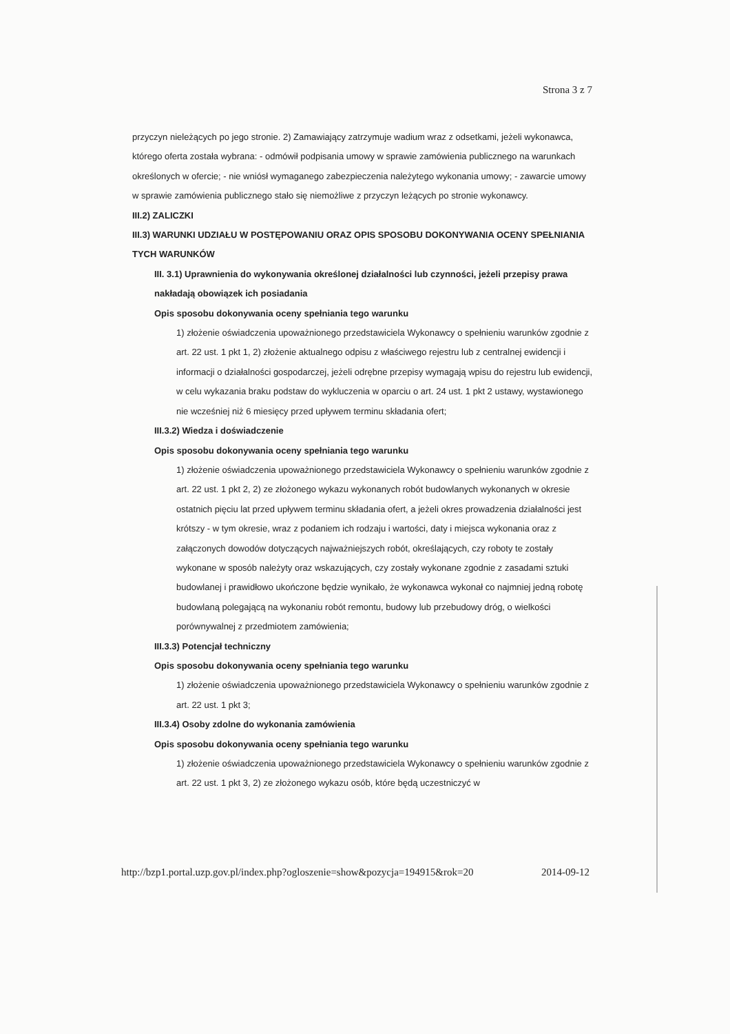Strona 3 z 7
przyczyn nieleżących po jego stronie. 2) Zamawiający zatrzymuje wadium wraz z odsetkami, jeżeli wykonawca, którego oferta została wybrana: - odmówił podpisania umowy w sprawie zamówienia publicznego na warunkach określonych w ofercie; - nie wniósł wymaganego zabezpieczenia należytego wykonania umowy; - zawarcie umowy w sprawie zamówienia publicznego stało się niemożliwe z przyczyn leżących po stronie wykonawcy.
III.2) ZALICZKI
III.3) WARUNKI UDZIAŁU W POSTĘPOWANIU ORAZ OPIS SPOSOBU DOKONYWANIA OCENY SPEŁNIANIA TYCH WARUNKÓW
III. 3.1) Uprawnienia do wykonywania określonej działalności lub czynności, jeżeli przepisy prawa nakładają obowiązek ich posiadania
Opis sposobu dokonywania oceny spełniania tego warunku
1) złożenie oświadczenia upoważnionego przedstawiciela Wykonawcy o spełnieniu warunków zgodnie z art. 22 ust. 1 pkt 1, 2) złożenie aktualnego odpisu z właściwego rejestru lub z centralnej ewidencji i informacji o działalności gospodarczej, jeżeli odrębne przepisy wymagają wpisu do rejestru lub ewidencji, w celu wykazania braku podstaw do wykluczenia w oparciu o art. 24 ust. 1 pkt 2 ustawy, wystawionego nie wcześniej niż 6 miesięcy przed upływem terminu składania ofert;
III.3.2) Wiedza i doświadczenie
Opis sposobu dokonywania oceny spełniania tego warunku
1) złożenie oświadczenia upoważnionego przedstawiciela Wykonawcy o spełnieniu warunków zgodnie z art. 22 ust. 1 pkt 2, 2) ze złożonego wykazu wykonanych robót budowlanych wykonanych w okresie ostatnich pięciu lat przed upływem terminu składania ofert, a jeżeli okres prowadzenia działalności jest krótszy - w tym okresie, wraz z podaniem ich rodzaju i wartości, daty i miejsca wykonania oraz z załączonych dowodów dotyczących najważniejszych robót, określających, czy roboty te zostały wykonane w sposób należyty oraz wskazujących, czy zostały wykonane zgodnie z zasadami sztuki budowlanej i prawidłowo ukończone będzie wynikało, że wykonawca wykonał co najmniej jedną robotę budowlaną polegającą na wykonaniu robót remontu, budowy lub przebudowy dróg, o wielkości porównywalnej z przedmiotem zamówienia;
III.3.3) Potencjał techniczny
Opis sposobu dokonywania oceny spełniania tego warunku
1) złożenie oświadczenia upoważnionego przedstawiciela Wykonawcy o spełnieniu warunków zgodnie z art. 22 ust. 1 pkt 3;
III.3.4) Osoby zdolne do wykonania zamówienia
Opis sposobu dokonywania oceny spełniania tego warunku
1) złożenie oświadczenia upoważnionego przedstawiciela Wykonawcy o spełnieniu warunków zgodnie z art. 22 ust. 1 pkt 3, 2) ze złożonego wykazu osób, które będą uczestniczyć w
http://bzp1.portal.uzp.gov.pl/index.php?ogloszenie=show&pozycja=194915&rok=20 2014-09-12